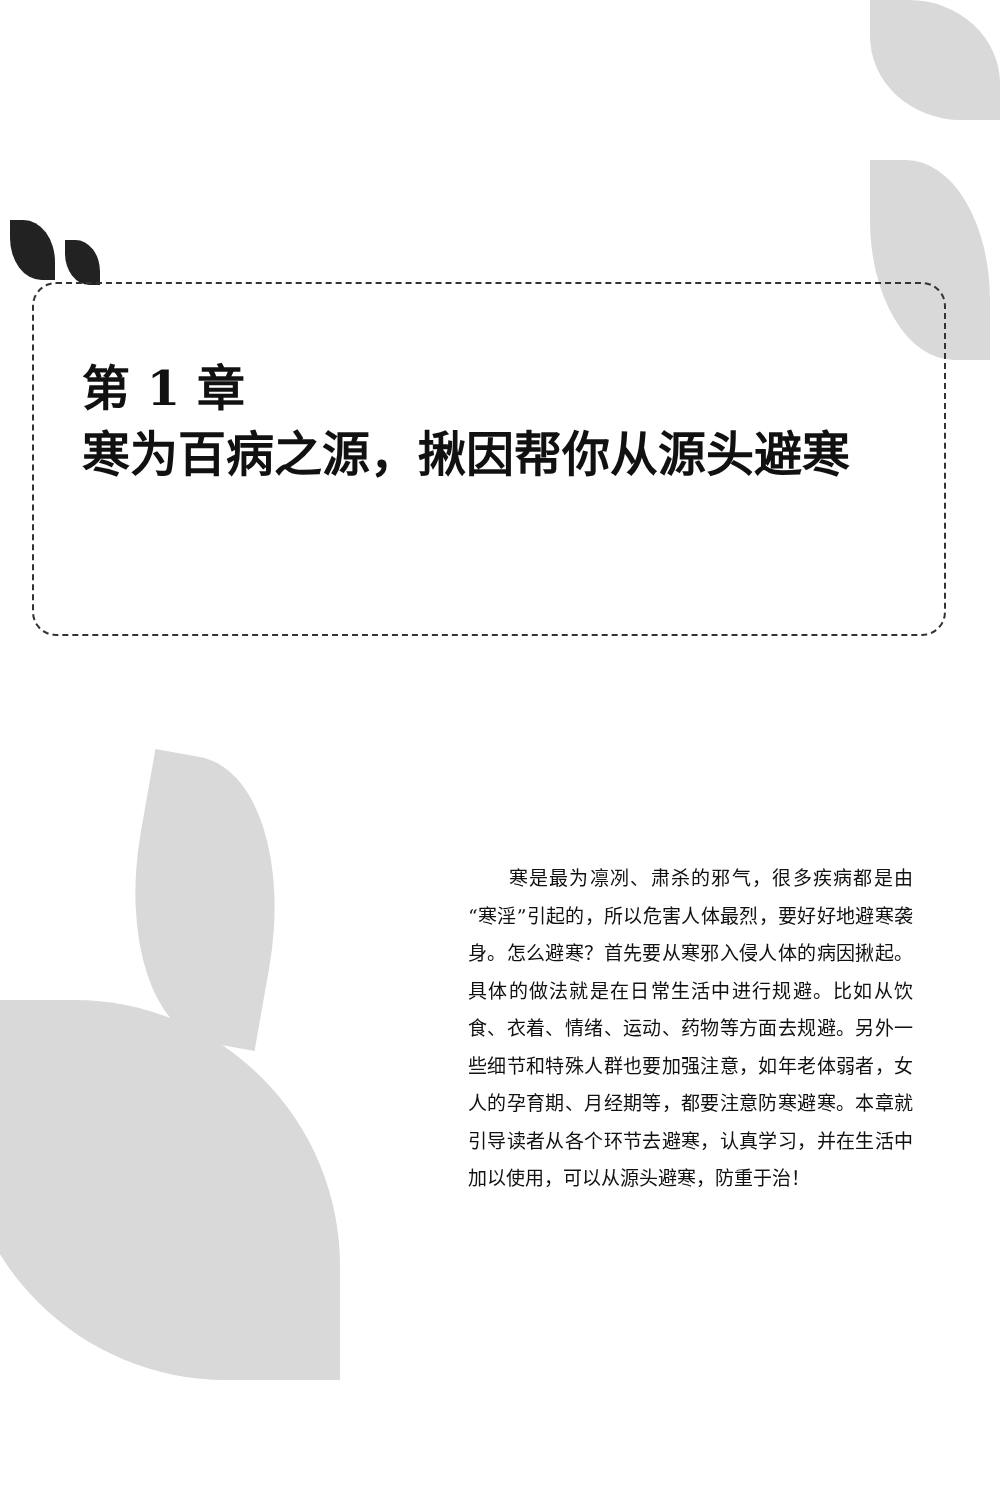第 1 章
寒为百病之源，揪因帮你从源头避寒
　　寒是最为凛冽、肃杀的邪气，很多疾病都是由“寒淫”引起的，所以危害人体最烈，要好好地避寒袭身。怎么避寒？首先要从寒邪入侵人体的病因揪起。具体的做法就是在日常生活中进行规避。比如从饮食、衣着、情绪、运动、药物等方面去规避。另外一些细节和特殊人群也要加强注意，如年老体弱者，女人的孕育期、月经期等，都要注意防寒避寒。本章就引导读者从各个环节去避寒，认真学习，并在生活中加以使用，可以从源头避寒，防重于治！